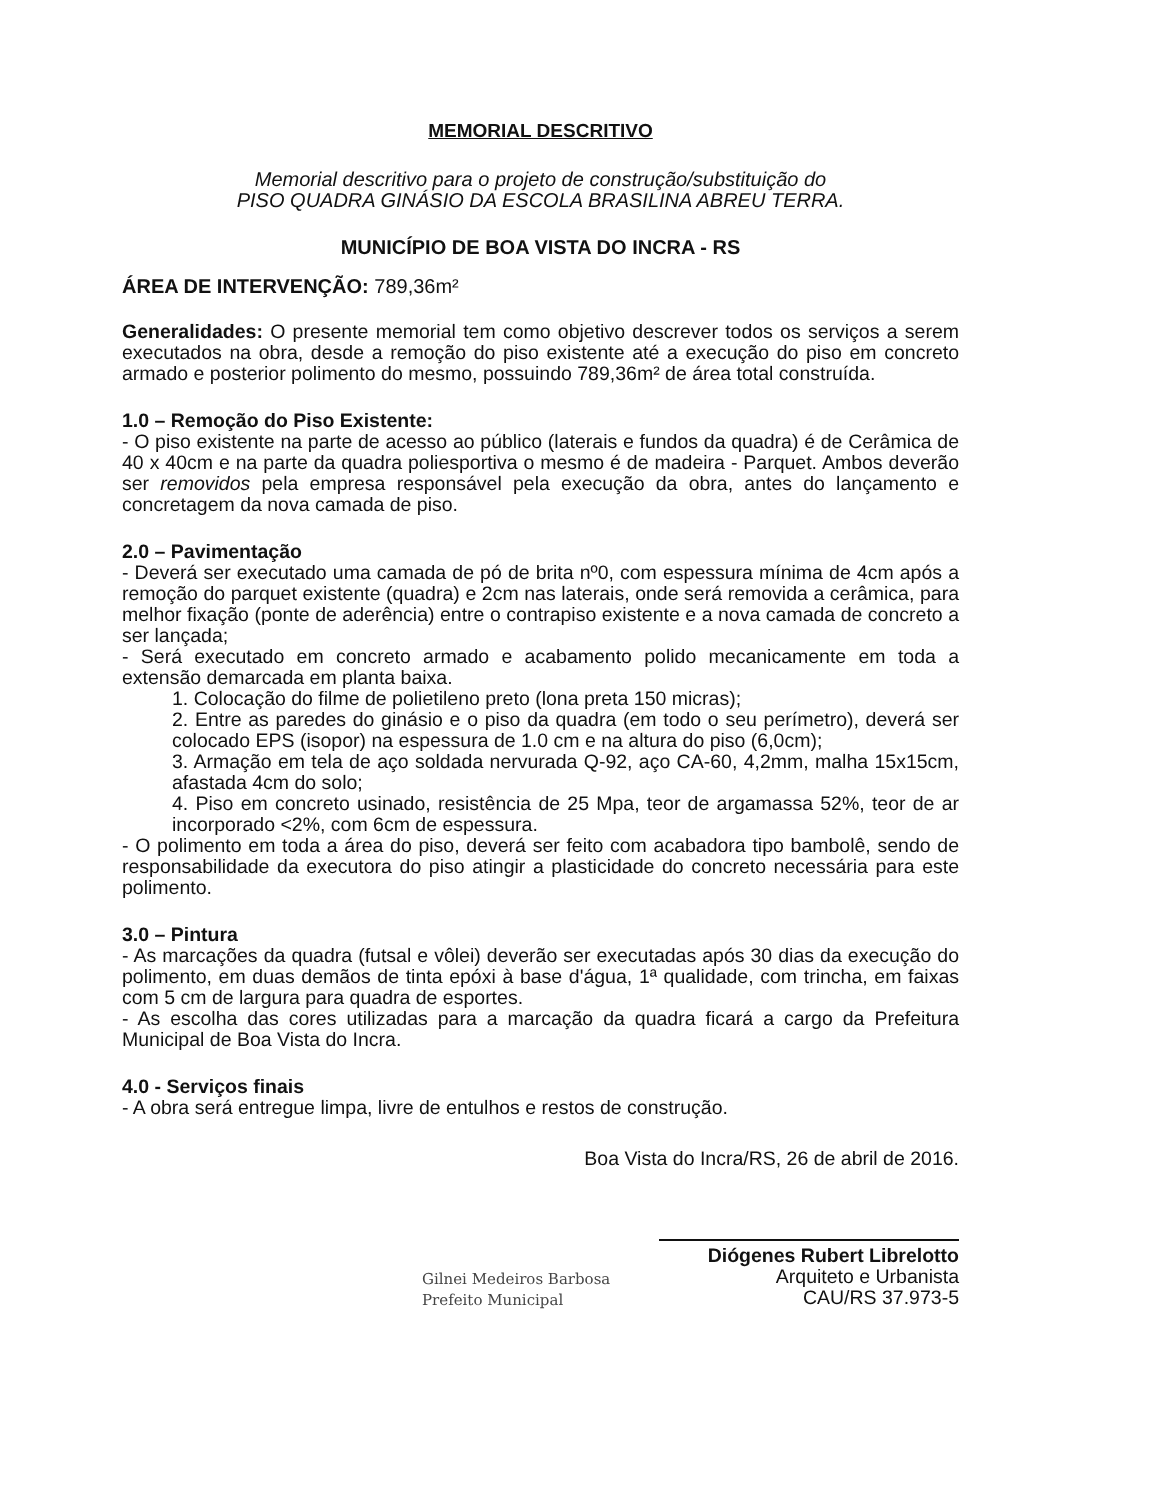MEMORIAL DESCRITIVO
Memorial descritivo para o projeto de construção/substituição do
PISO QUADRA GINÁSIO DA ESCOLA BRASILINA ABREU TERRA.
MUNICÍPIO DE BOA VISTA DO INCRA - RS
ÁREA DE INTERVENÇÃO: 789,36m²
Generalidades: O presente memorial tem como objetivo descrever todos os serviços a serem executados na obra, desde a remoção do piso existente até a execução do piso em concreto armado e posterior polimento do mesmo, possuindo 789,36m² de área total construída.
1.0 – Remoção do Piso Existente:
- O piso existente na parte de acesso ao público (laterais e fundos da quadra) é de Cerâmica de 40 x 40cm e na parte da quadra poliesportiva o mesmo é de madeira - Parquet. Ambos deverão ser removidos pela empresa responsável pela execução da obra, antes do lançamento e concretagem da nova camada de piso.
2.0 – Pavimentação
- Deverá ser executado uma camada de pó de brita nº0, com espessura mínima de 4cm após a remoção do parquet existente (quadra) e 2cm nas laterais, onde será removida a cerâmica, para melhor fixação (ponte de aderência) entre o contrapiso existente e a nova camada de concreto a ser lançada;
- Será executado em concreto armado e acabamento polido mecanicamente em toda a extensão demarcada em planta baixa.
1. Colocação do filme de polietileno preto (lona preta 150 micras);
2. Entre as paredes do ginásio e o piso da quadra (em todo o seu perímetro), deverá ser colocado EPS (isopor) na espessura de 1.0 cm e na altura do piso (6,0cm);
3. Armação em tela de aço soldada nervurada Q-92, aço CA-60, 4,2mm, malha 15x15cm, afastada 4cm do solo;
4. Piso em concreto usinado, resistência de 25 Mpa, teor de argamassa 52%, teor de ar incorporado <2%, com 6cm de espessura.
- O polimento em toda a área do piso, deverá ser feito com acabadora tipo bambolê, sendo de responsabilidade da executora do piso atingir a plasticidade do concreto necessária para este polimento.
3.0 – Pintura
- As marcações da quadra (futsal e vôlei) deverão ser executadas após 30 dias da execução do polimento, em duas demãos de tinta epóxi à base d'água, 1ª qualidade, com trincha, em faixas com 5 cm de largura para quadra de esportes.
- As escolha das cores utilizadas para a marcação da quadra ficará a cargo da Prefeitura Municipal de Boa Vista do Incra.
4.0 - Serviços finais
- A obra será entregue limpa, livre de entulhos e restos de construção.
Boa Vista do Incra/RS, 26 de abril de 2016.
Gilnei Medeiros Barbosa
Prefeito Municipal
Diógenes Rubert Librelotto
Arquiteto e Urbanista
CAU/RS 37.973-5